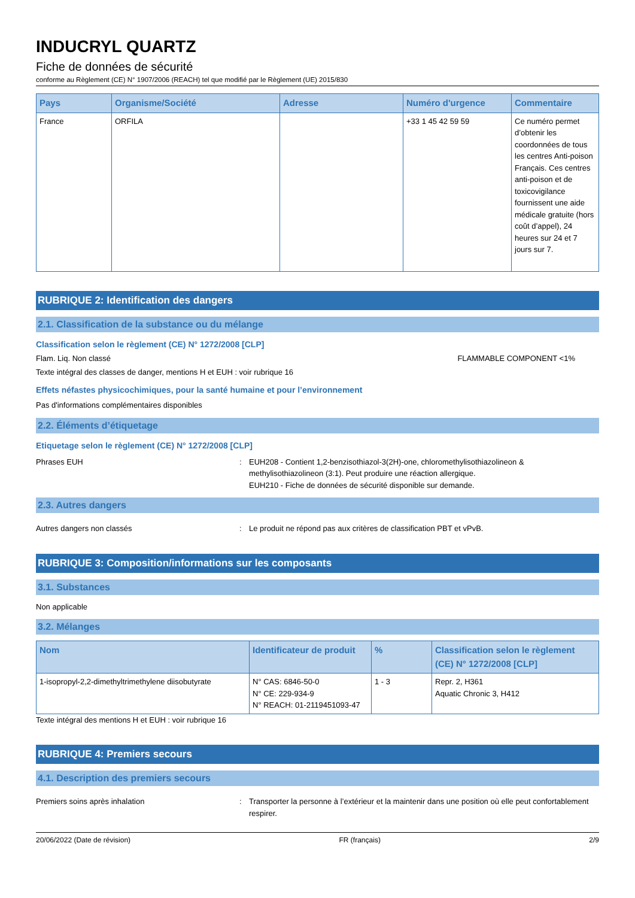INDUCRYL QUARTZ
Fiche de données de sécurité
conforme au Règlement (CE) N° 1907/2006 (REACH) tel que modifié par le Règlement (UE) 2015/830
| Pays | Organisme/Société | Adresse | Numéro d'urgence | Commentaire |
| --- | --- | --- | --- | --- |
| France | ORFILA | | +33 1 45 42 59 59 | Ce numéro permet d’obtenir les coordonnées de tous les centres Anti-poison Français. Ces centres anti-poison et de toxicovigilance fournissent une aide médicale gratuite (hors coût d’appel), 24 heures sur 24 et 7 jours sur 7. |
RUBRIQUE 2: Identification des dangers
2.1. Classification de la substance ou du mélange
Classification selon le règlement (CE) N° 1272/2008 [CLP]
Flam. Liq. Non classé FLAMMABLE COMPONENT <1%
Texte intégral des classes de danger, mentions H et EUH : voir rubrique 16
Effets néfastes physicochimiques, pour la santé humaine et pour l’environnement
Pas d'informations complémentaires disponibles
2.2. Éléments d’étiquetage
Etiquetage selon le règlement (CE) N° 1272/2008 [CLP]
Phrases EUH: EUH208 - Contient 1,2-benzisothiazol-3(2H)-one, chloromethylisothiazolineon & methylisothiazolineon (3:1). Peut produire une réaction allergique.
EUH210 - Fiche de données de sécurité disponible sur demande.
2.3. Autres dangers
Autres dangers non classés: Le produit ne répond pas aux critères de classification PBT et vPvB.
RUBRIQUE 3: Composition/informations sur les composants
3.1. Substances
Non applicable
3.2. Mélanges
| Nom | Identificateur de produit | % | Classification selon le règlement (CE) N° 1272/2008 [CLP] |
| --- | --- | --- | --- |
| 1-isopropyl-2,2-dimethyltrimethylene diisobutyrate | N° CAS: 6846-50-0 N° CE: 229-934-9 N° REACH: 01-2119451093-47 | 1 - 3 | Repr. 2, H361 Aquatic Chronic 3, H412 |
Texte intégral des mentions H et EUH : voir rubrique 16
RUBRIQUE 4: Premiers secours
4.1. Description des premiers secours
Premiers soins après inhalation: Transporter la personne à l’extérieur et la maintenir dans une position où elle peut confortablement respirer.
20/06/2022 (Date de révision) FR (français) 2/9